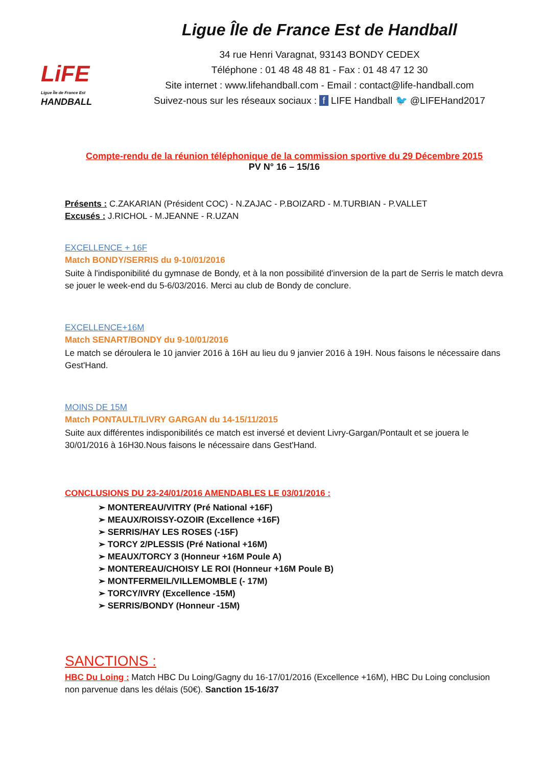LiFE
Ligue Île de France Est
HANDBALL
Ligue Île de France Est de Handball
34 rue Henri Varagnat, 93143 BONDY CEDEX
Téléphone : 01 48 48 48 81 - Fax : 01 48 47 12 30
Site internet : www.lifehandball.com - Email : contact@life-handball.com
Suivez-nous sur les réseaux sociaux : f LIFE Handball 🐦 @LIFEHand2017
Compte-rendu de la réunion téléphonique de la commission sportive du 29 Décembre 2015
PV N° 16 – 15/16
Présents : C.ZAKARIAN (Président COC) - N.ZAJAC - P.BOIZARD - M.TURBIAN - P.VALLET
Excusés : J.RICHOL - M.JEANNE - R.UZAN
EXCELLENCE + 16F
Match BONDY/SERRIS du 9-10/01/2016
Suite à l'indisponibilité du gymnase de Bondy, et à la non possibilité d'inversion de la part de Serris le match devra se jouer le week-end du 5-6/03/2016. Merci au club de Bondy de conclure.
EXCELLENCE+16M
Match SENART/BONDY du 9-10/01/2016
Le match se déroulera le 10 janvier 2016 à 16H au lieu du 9 janvier 2016 à 19H. Nous faisons le nécessaire dans Gest'Hand.
MOINS DE 15M
Match PONTAULT/LIVRY GARGAN du 14-15/11/2015
Suite aux différentes indisponibilités ce match est inversé et devient Livry-Gargan/Pontault et se jouera le 30/01/2016 à 16H30.Nous faisons le nécessaire dans Gest'Hand.
CONCLUSIONS DU 23-24/01/2016 AMENDABLES LE 03/01/2016 :
➢ MONTEREAU/VITRY (Pré National +16F)
➢ MEAUX/ROISSY-OZOIR (Excellence +16F)
➢ SERRIS/HAY LES ROSES (-15F)
➢ TORCY 2/PLESSIS (Pré National +16M)
➢ MEAUX/TORCY 3 (Honneur +16M Poule A)
➢ MONTEREAU/CHOISY LE ROI (Honneur +16M Poule B)
➢ MONTFERMEIL/VILLEMOMBLE (- 17M)
➢ TORCY/IVRY (Excellence -15M)
➢ SERRIS/BONDY (Honneur -15M)
SANCTIONS :
HBC Du Loing : Match HBC Du Loing/Gagny du 16-17/01/2016 (Excellence +16M), HBC Du Loing conclusion non parvenue dans les délais (50€). Sanction 15-16/37